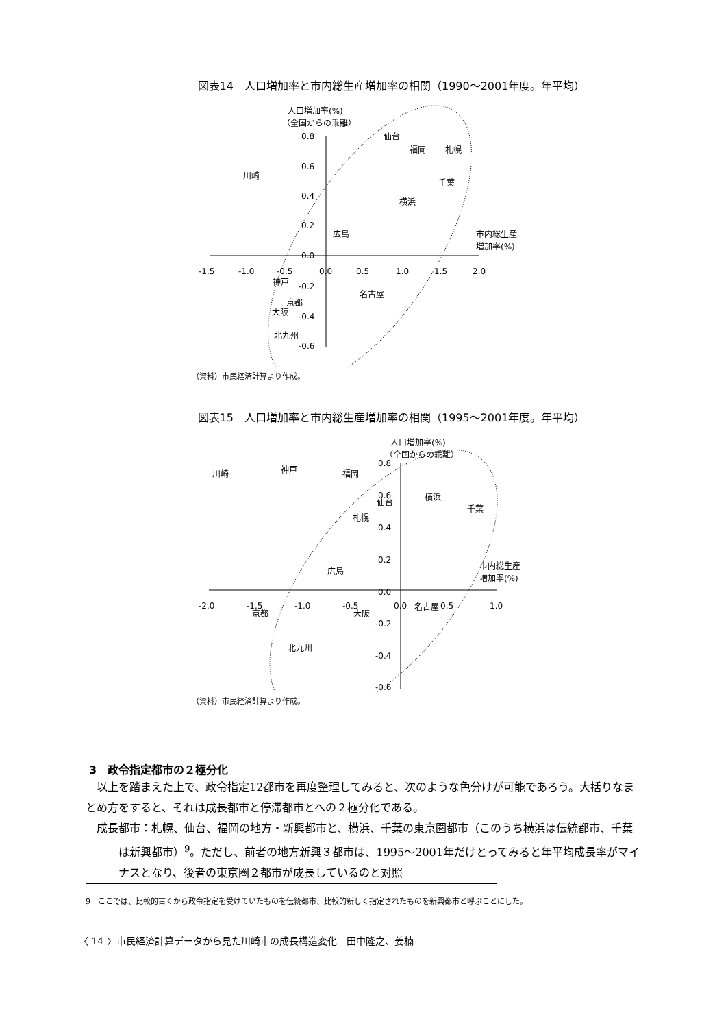図表14　人口増加率と市内総生産増加率の相関（1990～2001年度。年平均）
人口増加率(%)
（全国からの乖離）
0.8
0.6
0.4
0.2
0.0
-0.2
-0.4
-0.6
-1.5
-1.0
-0.5
0.0
0.5
1.0
1.5
2.0
市内総生産
増加率(%)
仙台
福岡
札幌
川崎
千葉
横浜
広島
神戸
名古屋
京都
大阪
北九州
（資料）市民経済計算より作成。
図表15　人口増加率と市内総生産増加率の相関（1995～2001年度。年平均）
人口増加率(%)
（全国からの乖離）
0.8
0.6
0.4
0.2
0.0
-0.2
-0.4
-0.6
-2.0
-1.5
-1.0
-0.5
0.0
0.5
1.0
市内総生産
増加率(%)
川崎
神戸
福岡
横浜
仙台
千葉
札幌
広島
名古屋
京都
大阪
北九州
（資料）市民経済計算より作成。
3　政令指定都市の２極分化
以上を踏まえた上で、政令指定12都市を再度整理してみると、次のような色分けが可能であろう。大括りなまとめ方をすると、それは成長都市と停滞都市とへの２極分化である。
成長都市：札幌、仙台、福岡の地方・新興都市と、横浜、千葉の東京圏都市（このうち横浜は伝統都市、千葉は新興都市）<sup>9</sup>。ただし、前者の地方新興３都市は、1995～2001年だけとってみると年平均成長率がマイナスとなり、後者の東京圏２都市が成長しているのと対照
9　ここでは、比較的古くから政令指定を受けていたものを伝統都市、比較的新しく指定されたものを新興都市と呼ぶことにした。
〈 14 〉市民経済計算データから見た川崎市の成長構造変化　田中隆之、姜楠